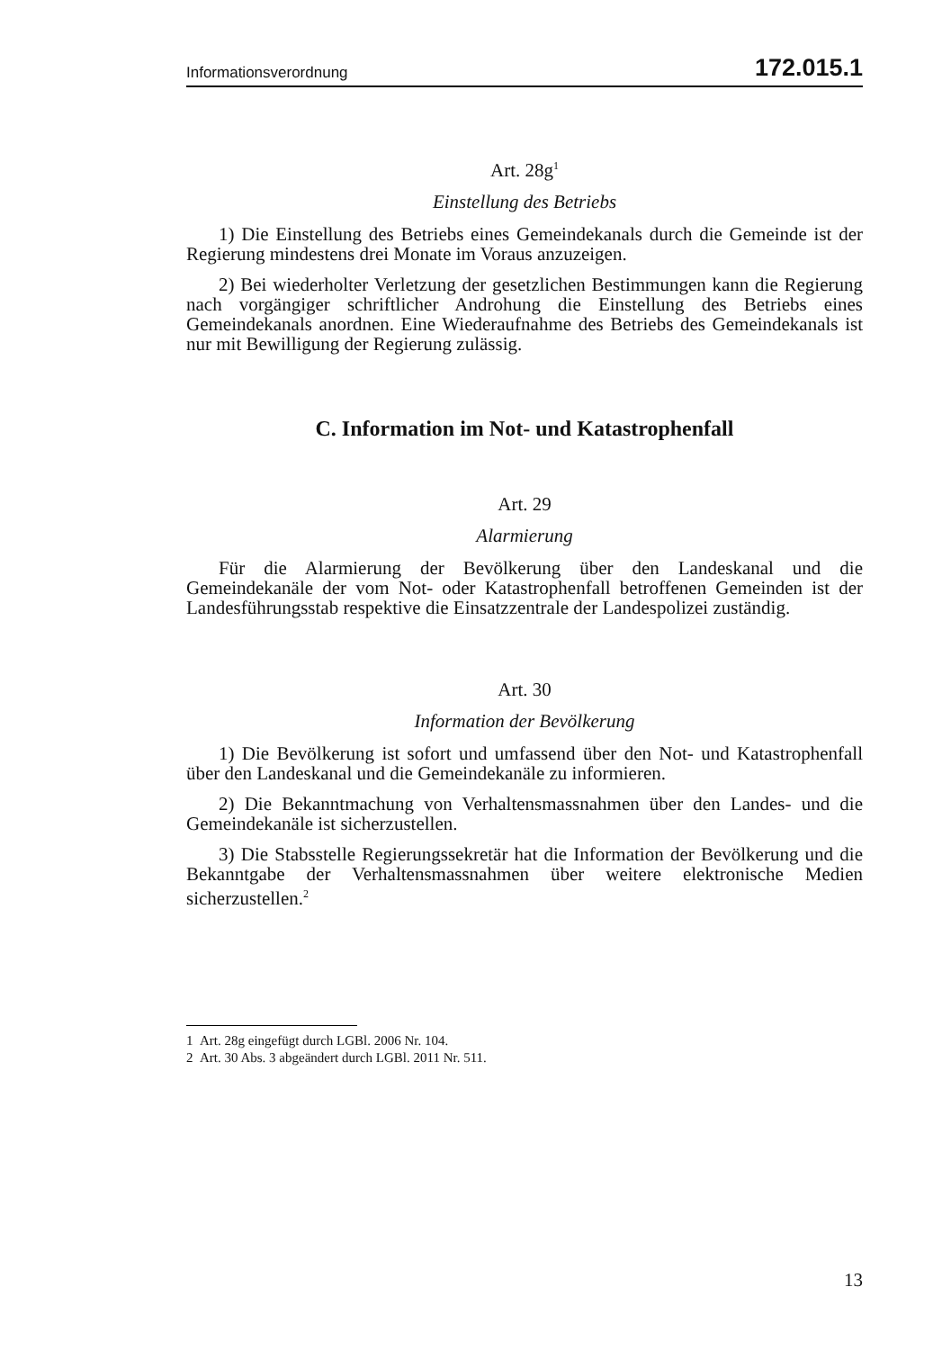Informationsverordnung 172.015.1
Art. 28g<sup>1</sup>
Einstellung des Betriebs
1) Die Einstellung des Betriebs eines Gemeindekanals durch die Gemeinde ist der Regierung mindestens drei Monate im Voraus anzuzeigen.
2) Bei wiederholter Verletzung der gesetzlichen Bestimmungen kann die Regierung nach vorgängiger schriftlicher Androhung die Einstellung des Betriebs eines Gemeindekanals anordnen. Eine Wiederaufnahme des Betriebs des Gemeindekanals ist nur mit Bewilligung der Regierung zulässig.
C. Information im Not- und Katastrophenfall
Art. 29
Alarmierung
Für die Alarmierung der Bevölkerung über den Landeskanal und die Gemeindekanäle der vom Not- oder Katastrophenfall betroffenen Gemeinden ist der Landesführungsstab respektive die Einsatzzentrale der Landespolizei zuständig.
Art. 30
Information der Bevölkerung
1) Die Bevölkerung ist sofort und umfassend über den Not- und Katastrophenfall über den Landeskanal und die Gemeindekanäle zu informieren.
2) Die Bekanntmachung von Verhaltensmassnahmen über den Landes- und die Gemeindekanäle ist sicherzustellen.
3) Die Stabsstelle Regierungssekretär hat die Information der Bevölkerung und die Bekanntgabe der Verhaltensmassnahmen über weitere elektronische Medien sicherzustellen.<sup>2</sup>
1 Art. 28g eingefügt durch LGBl. 2006 Nr. 104.
2 Art. 30 Abs. 3 abgeändert durch LGBl. 2011 Nr. 511.
13